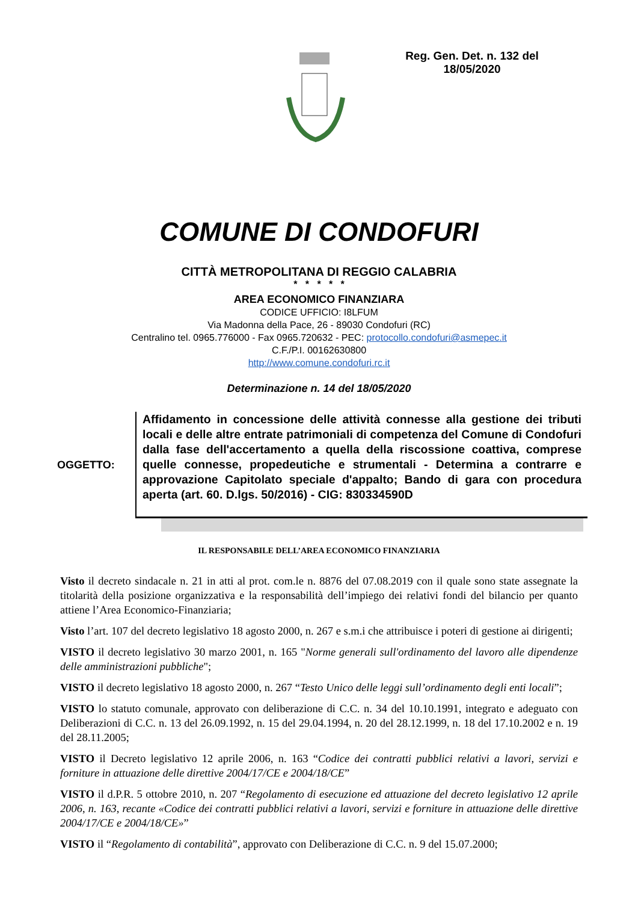Reg. Gen. Det. n. 132 del
18/05/2020
COMUNE DI CONDOFURI
CITTÀ METROPOLITANA DI REGGIO CALABRIA
* * * * *
AREA ECONOMICO FINANZIARA
CODICE UFFICIO: I8LFUM
Via Madonna della Pace, 26 - 89030 Condofuri (RC)
Centralino tel. 0965.776000 - Fax 0965.720632 - PEC: protocollo.condofuri@asmepec.it
C.F./P.I. 00162630800
http://www.comune.condofuri.rc.it
Determinazione n. 14 del 18/05/2020
OGGETTO:
Affidamento in concessione delle attività connesse alla gestione dei tributi locali e delle altre entrate patrimoniali di competenza del Comune di Condofuri dalla fase dell'accertamento a quella della riscossione coattiva, comprese quelle connesse, propedeutiche e strumentali - Determina a contrarre e approvazione Capitolato speciale d'appalto; Bando di gara con procedura aperta (art. 60. D.lgs. 50/2016) - CIG: 830334590D
IL RESPONSABILE DELL’AREA ECONOMICO FINANZIARIA
Visto il decreto sindacale n. 21 in atti al prot. com.le n. 8876 del 07.08.2019 con il quale sono state assegnate la titolarità della posizione organizzativa e la responsabilità dell’impiego dei relativi fondi del bilancio per quanto attiene l’Area Economico-Finanziaria;
Visto l’art. 107 del decreto legislativo 18 agosto 2000, n. 267 e s.m.i che attribuisce i poteri di gestione ai dirigenti;
VISTO il decreto legislativo 30 marzo 2001, n. 165 "Norme generali sull'ordinamento del lavoro alle dipendenze delle amministrazioni pubbliche";
VISTO il decreto legislativo 18 agosto 2000, n. 267 “Testo Unico delle leggi sull’ordinamento degli enti locali”;
VISTO lo statuto comunale, approvato con deliberazione di C.C. n. 34 del 10.10.1991, integrato e adeguato con Deliberazioni di C.C. n. 13 del 26.09.1992, n. 15 del 29.04.1994, n. 20 del 28.12.1999, n. 18 del 17.10.2002 e n. 19 del 28.11.2005;
VISTO il Decreto legislativo 12 aprile 2006, n. 163 “Codice dei contratti pubblici relativi a lavori, servizi e forniture in attuazione delle direttive 2004/17/CE e 2004/18/CE”
VISTO il d.P.R. 5 ottobre 2010, n. 207 “Regolamento di esecuzione ed attuazione del decreto legislativo 12 aprile 2006, n. 163, recante «Codice dei contratti pubblici relativi a lavori, servizi e forniture in attuazione delle direttive 2004/17/CE e 2004/18/CE»”
VISTO il “Regolamento di contabilità”, approvato con Deliberazione di C.C. n. 9 del 15.07.2000;